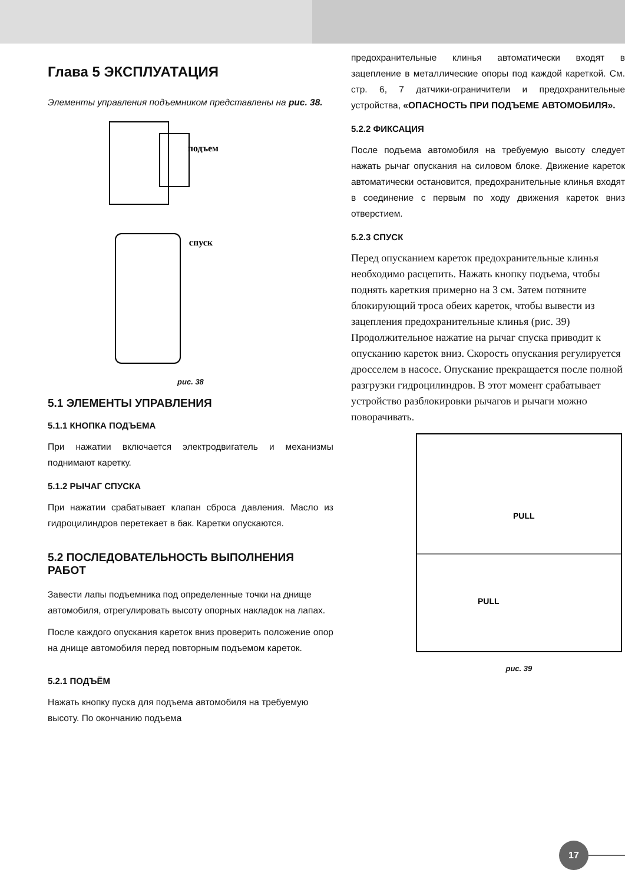Глава 5 ЭКСПЛУАТАЦИЯ
Элементы управления подъемником представлены на рис. 38.
подъем
спуск
рис. 38
5.1 ЭЛЕМЕНТЫ УПРАВЛЕНИЯ
5.1.1 КНОПКА ПОДЪЕМА
При нажатии включается электродвигатель и механизмы поднимают каретку.
5.1.2 РЫЧАГ СПУСКА
При нажатии срабатывает клапан сброса давления. Масло из гидроцилиндров перетекает в бак. Каретки опускаются.
5.2 ПОСЛЕДОВАТЕЛЬНОСТЬ ВЫПОЛНЕНИЯ РАБОТ
Завести лапы подъемника под определенные точки на днище автомобиля, отрегулировать высоту опорных накладок на лапах.
После каждого опускания кареток вниз проверить положение опор на днище автомобиля перед повторным подъемом кареток.
5.2.1 ПОДЪЁМ
Нажать кнопку пуска для подъема автомобиля на требуемую высоту. По окончанию подъема
предохранительные клинья автоматически входят в зацепление в металлические опоры под каждой кареткой. См. стр. 6, 7 датчики-ограничители и предохранительные устройства, «ОПАСНОСТЬ ПРИ ПОДЪЕМЕ АВТОМОБИЛЯ».
5.2.2 ФИКСАЦИЯ
После подъема автомобиля на требуемую высоту следует нажать рычаг опускания на силовом блоке. Движение кареток автоматически остановится, предохранительные клинья входят в соединение с первым по ходу движения кареток вниз отверстием.
5.2.3 СПУСК
Перед опусканием кареток предохранительные клинья необходимо расцепить. Нажать кнопку подъема, чтобы поднять кареткия примерно на 3 см. Затем потяните блокирующий троса обеих кареток, чтобы вывести из зацепления предохранительные клинья (рис. 39) Продолжительное нажатие на рычаг спуска приводит к опусканию кареток вниз. Скорость опускания регулируется дросселем в насосе. Опускание прекращается после полной разгрузки гидроцилиндров. В этот момент срабатывает устройство разблокировки рычагов и рычаги можно поворачивать.
PULL
PULL
рис. 39
17